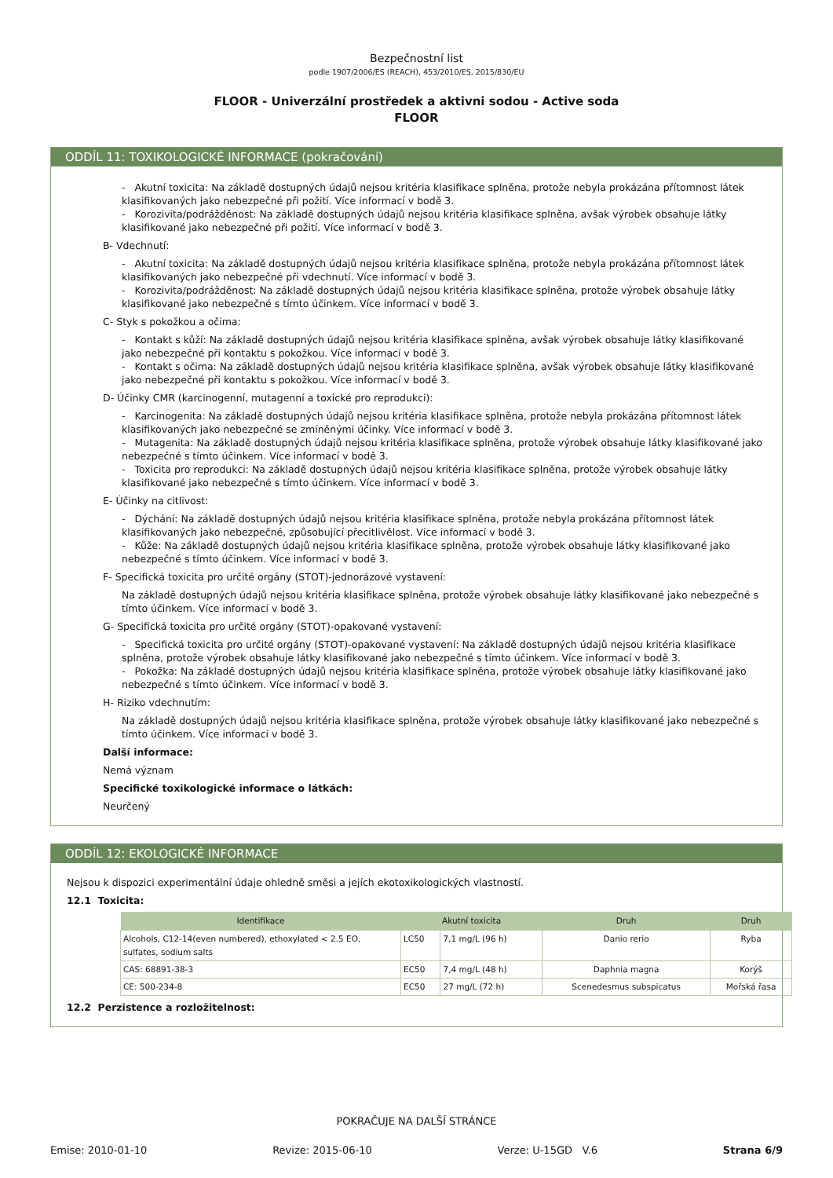Bezpečnostní list
podle 1907/2006/ES (REACH), 453/2010/ES, 2015/830/EU
FLOOR - Univerzální prostředek a aktivni sodou - Active soda
FLOOR
ODDÍL 11: TOXIKOLOGICKÉ INFORMACE (pokračování)
- Akutní toxicita: Na základě dostupných údajů nejsou kritéria klasifikace splněna, protože nebyla prokázána přítomnost látek klasifikovaných jako nebezpečné při požití. Více informací v bodě 3.
- Korozivita/podrážděnost: Na základě dostupných údajů nejsou kritéria klasifikace splněna, avšak výrobek obsahuje látky klasifikované jako nebezpečné při požití. Více informací v bodě 3.
B- Vdechnutí:
- Akutní toxicita: Na základě dostupných údajů nejsou kritéria klasifikace splněna, protože nebyla prokázána přítomnost látek klasifikovaných jako nebezpečné při vdechnutí. Více informací v bodě 3.
- Korozivita/podrážděnost: Na základě dostupných údajů nejsou kritéria klasifikace splněna, protože výrobek obsahuje látky klasifikované jako nebezpečné s tímto účinkem. Více informací v bodě 3.
C- Styk s pokožkou a očima:
- Kontakt s kůží: Na základě dostupných údajů nejsou kritéria klasifikace splněna, avšak výrobek obsahuje látky klasifikované jako nebezpečné při kontaktu s pokožkou. Více informací v bodě 3.
- Kontakt s očima: Na základě dostupných údajů nejsou kritéria klasifikace splněna, avšak výrobek obsahuje látky klasifikované jako nebezpečné při kontaktu s pokožkou. Více informací v bodě 3.
D- Účinky CMR (karcinogenní, mutagenní a toxické pro reprodukci):
- Karcinogenita: Na základě dostupných údajů nejsou kritéria klasifikace splněna, protože nebyla prokázána přítomnost látek klasifikovaných jako nebezpečné se zmíněnými účinky. Více informací v bodě 3.
- Mutagenita: Na základě dostupných údajů nejsou kritéria klasifikace splněna, protože výrobek obsahuje látky klasifikované jako nebezpečné s tímto účinkem. Více informací v bodě 3.
- Toxicita pro reprodukci: Na základě dostupných údajů nejsou kritéria klasifikace splněna, protože výrobek obsahuje látky klasifikované jako nebezpečné s tímto účinkem. Více informací v bodě 3.
E- Účinky na citlivost:
- Dýchání: Na základě dostupných údajů nejsou kritéria klasifikace splněna, protože nebyla prokázána přítomnost látek klasifikovaných jako nebezpečné, způsobující přecitlivělost. Více informací v bodě 3.
- Kůže: Na základě dostupných údajů nejsou kritéria klasifikace splněna, protože výrobek obsahuje látky klasifikované jako nebezpečné s tímto účinkem. Více informací v bodě 3.
F- Specifická toxicita pro určité orgány (STOT)-jednorázové vystavení:
Na základě dostupných údajů nejsou kritéria klasifikace splněna, protože výrobek obsahuje látky klasifikované jako nebezpečné s tímto účinkem. Více informací v bodě 3.
G- Specifická toxicita pro určité orgány (STOT)-opakované vystavení:
- Specifická toxicita pro určité orgány (STOT)-opakované vystavení: Na základě dostupných údajů nejsou kritéria klasifikace splněna, protože výrobek obsahuje látky klasifikované jako nebezpečné s tímto účinkem. Více informací v bodě 3.
- Pokožka: Na základě dostupných údajů nejsou kritéria klasifikace splněna, protože výrobek obsahuje látky klasifikované jako nebezpečné s tímto účinkem. Více informací v bodě 3.
H- Riziko vdechnutím:
Na základě dostupných údajů nejsou kritéria klasifikace splněna, protože výrobek obsahuje látky klasifikované jako nebezpečné s tímto účinkem. Více informací v bodě 3.
Další informace:
Nemá význam
Specifické toxikologické informace o látkách:
Neurčený
ODDÍL 12: EKOLOGICKÉ INFORMACE
Nejsou k dispozici experimentální údaje ohledně směsi a jejích ekotoxikologických vlastností.
12.1 Toxicita:
| Identifikace | Akutní toxicita | | Druh | Druh |
| --- | --- | --- | --- | --- |
| Alcohols, C12-14(even numbered), ethoxylated < 2.5 EO, sulfates, sodium salts | LC50 | 7,1 mg/L (96 h) | Danio rerio | Ryba |
| CAS: 68891-38-3 | EC50 | 7,4 mg/L (48 h) | Daphnia magna | Korýš |
| CE: 500-234-8 | EC50 | 27 mg/L (72 h) | Scenedesmus subspicatus | Mořská řasa |
12.2 Perzistence a rozložitelnost:
POKRAČUJE NA DALŠÍ STRÁNCE
Emise: 2010-01-10 Revize: 2015-06-10 Verze: U-15GD V.6 Strana 6/9